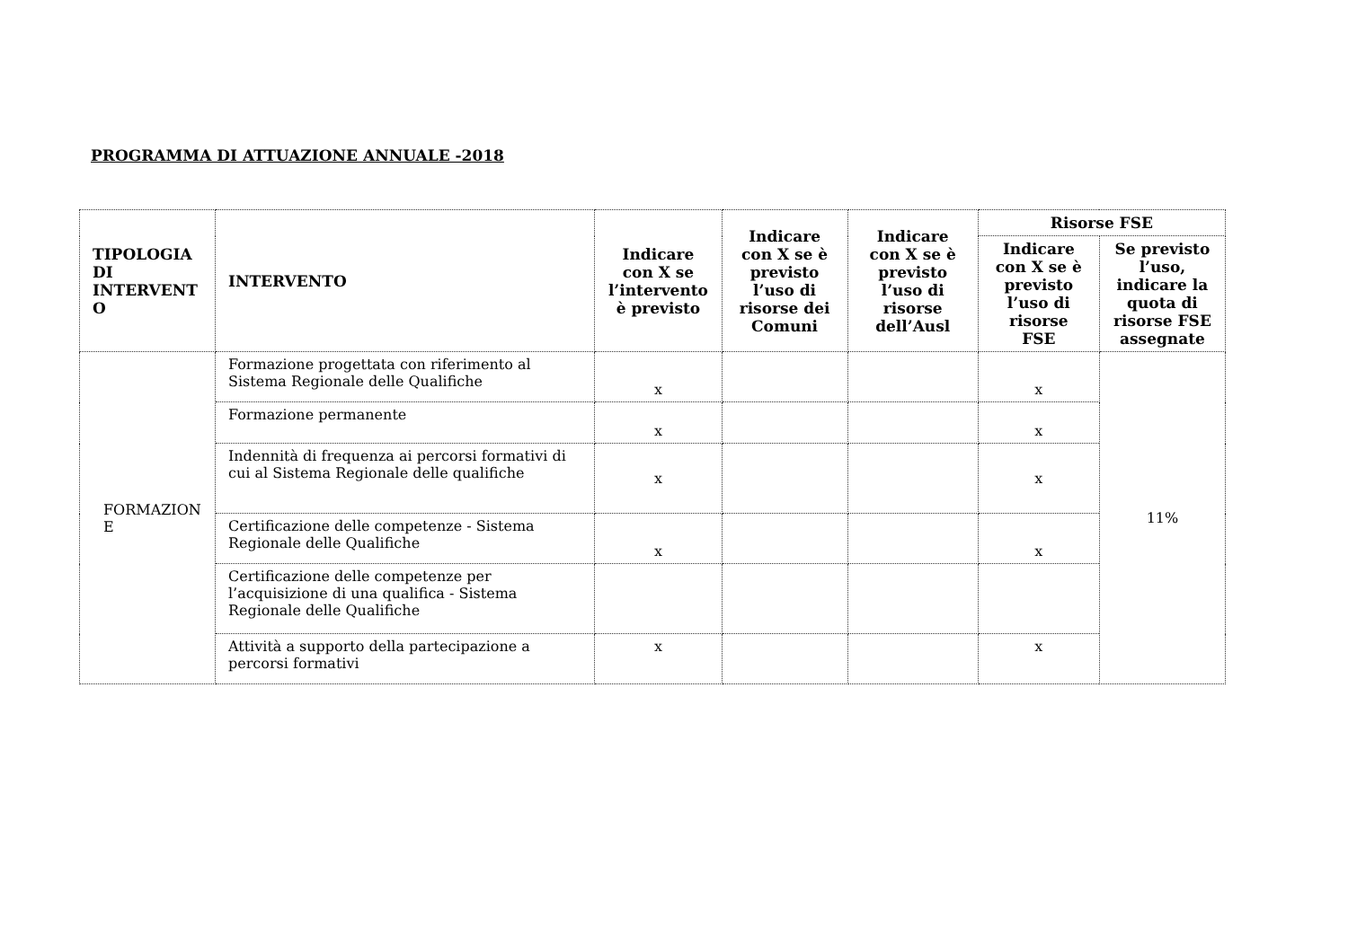PROGRAMMA DI ATTUAZIONE ANNUALE -2018
| TIPOLOGIA DI INTERVENT O | INTERVENTO | Indicare con X se l’intervento è previsto | Indicare con X se è previsto l’uso di risorse dei Comuni | Indicare con X se è previsto l’uso di risorse dell’Ausl | Risorse FSE | |
| --- | --- | --- | --- | --- | --- | --- |
| | | | | | Indicare con X se è previsto l’uso di risorse FSE | Se previsto l’uso, indicare la quota di risorse FSE assegnate |
| FORMAZION E | Formazione progettata con riferimento al Sistema Regionale delle Qualifiche | x | | | x | 11% |
| | Formazione permanente | x | | | x | |
| | Indennità di frequenza ai percorsi formativi di cui al Sistema Regionale delle qualifiche | x | | | x | |
| | Certificazione delle competenze - Sistema Regionale delle Qualifiche | x | | | x | |
| | Certificazione delle competenze per l’acquisizione di una qualifica - Sistema Regionale delle Qualifiche | | | | | |
| | Attività a supporto della partecipazione a percorsi formativi | x | | | x | |